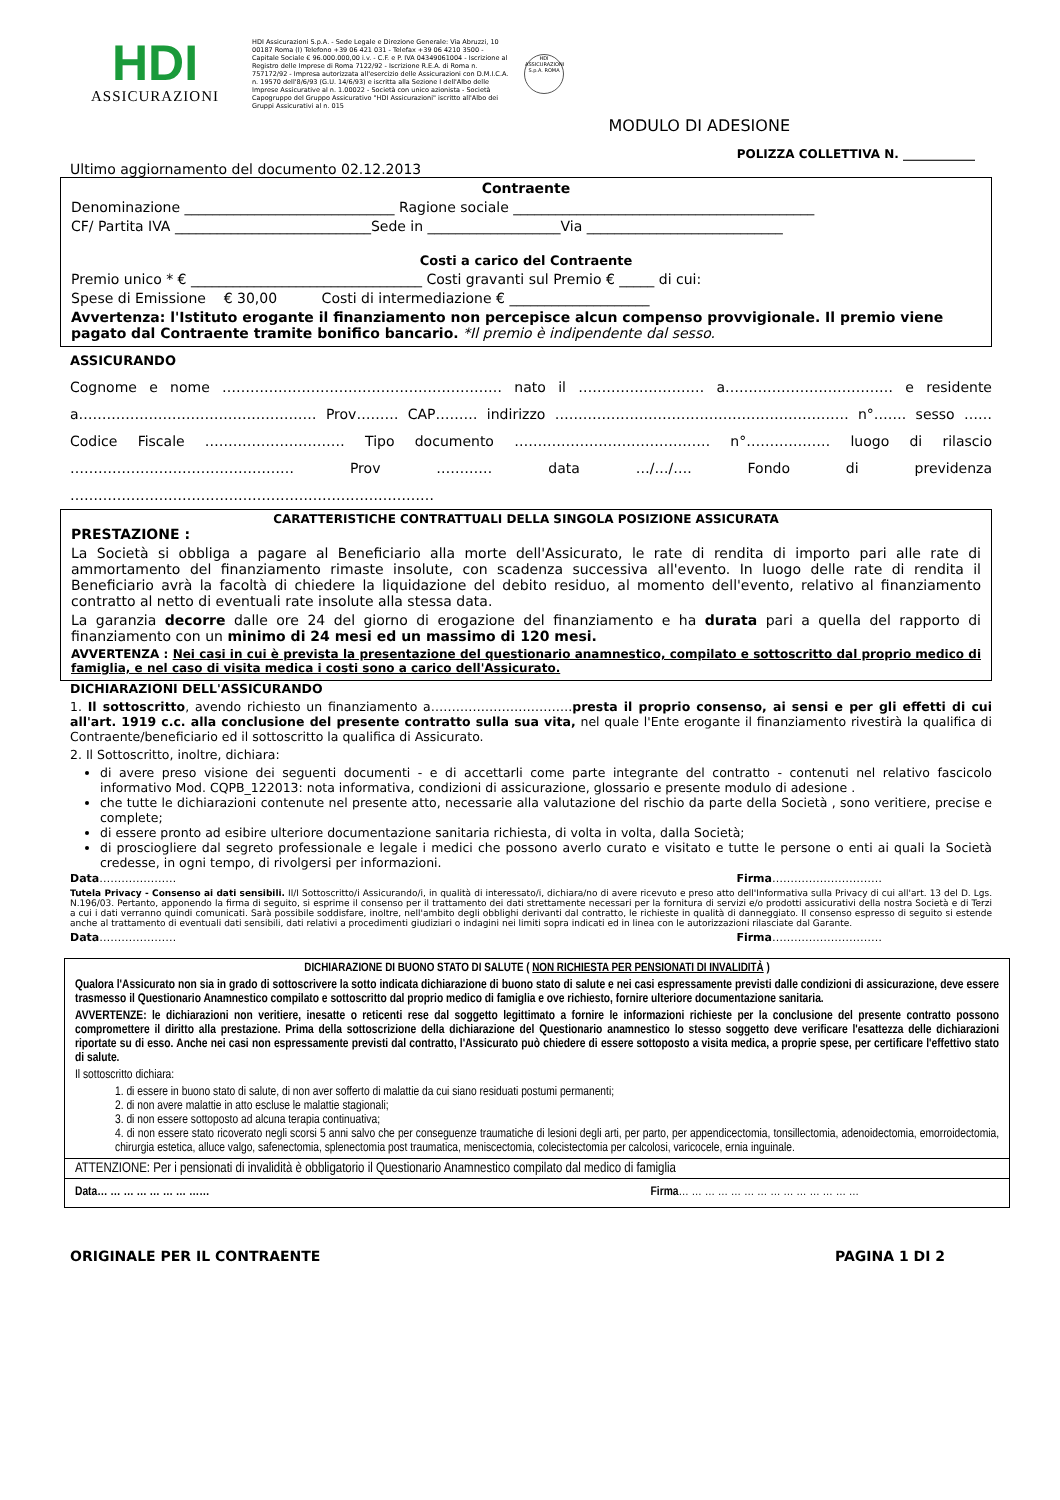HDI
ASSICURAZIONI
HDI Assicurazioni S.p.A. - Sede Legale e Direzione Generale: Via Abruzzi, 10 00187 Roma (I) Telefono +39 06 421 031 - Telefax +39 06 4210 3500 - Capitale Sociale € 96.000.000,00 i.v. - C.F. e P. IVA 04349061004 - Iscrizione al Registro delle Imprese di Roma 7122/92 - Iscrizione R.E.A. di Roma n. 757172/92 - Impresa autorizzata all'esercizio delle Assicurazioni con D.M.I.C.A. n. 19570 dell'8/6/93 (G.U. 14/6/93) e iscritta alla Sezione I dell'Albo delle Imprese Assicurative al n. 1.00022 - Società con unico azionista - Società Capogruppo del Gruppo Assicurativo "HDI Assicurazioni" iscritto all'Albo dei Gruppi Assicurativi al n. 015
HDI ASSICURAZIONI S.p.A. ROMA
MODULO DI ADESIONE
POLIZZA COLLETTIVA N. ____________
Ultimo aggiornamento del documento 02.12.2013
Contraente
Denominazione ______________________________ Ragione sociale ___________________________________________
CF/ Partita IVA ____________________________Sede in ___________________Via ____________________________
Costi a carico del Contraente
Premio unico * € _________________________________ Costi gravanti sul Premio € _____ di cui:
Spese di Emissione € 30,00 Costi di intermediazione € ____________________
Avvertenza: l'Istituto erogante il finanziamento non percepisce alcun compenso provvigionale. Il premio viene pagato dal Contraente tramite bonifico bancario. *Il premio è indipendente dal sesso.
ASSICURANDO
Cognome e nome …………………………………………………… nato il ……………………… a……………………………… e residente a…………………………………………… Prov……… CAP……… indirizzo ……………………………………………………… n°……. sesso …… Codice Fiscale ………………………… Tipo documento …………………………………… n°……………… luogo di rilascio ………………………………………… Prov ………… data …/…/…. Fondo di previdenza ……………………………………………………………………
CARATTERISTICHE CONTRATTUALI DELLA SINGOLA POSIZIONE ASSICURATA
PRESTAZIONE :
La Società si obbliga a pagare al Beneficiario alla morte dell'Assicurato, le rate di rendita di importo pari alle rate di ammortamento del finanziamento rimaste insolute, con scadenza successiva all'evento. In luogo delle rate di rendita il Beneficiario avrà la facoltà di chiedere la liquidazione del debito residuo, al momento dell'evento, relativo al finanziamento contratto al netto di eventuali rate insolute alla stessa data.
La garanzia decorre dalle ore 24 del giorno di erogazione del finanziamento e ha durata pari a quella del rapporto di finanziamento con un minimo di 24 mesi ed un massimo di 120 mesi.
AVVERTENZA : Nei casi in cui è prevista la presentazione del questionario anamnestico, compilato e sottoscritto dal proprio medico di famiglia, e nel caso di visita medica i costi sono a carico dell'Assicurato.
DICHIARAZIONI DELL'ASSICURANDO
1. Il sottoscritto, avendo richiesto un finanziamento a…………………………….presta il proprio consenso, ai sensi e per gli effetti di cui all'art. 1919 c.c. alla conclusione del presente contratto sulla sua vita, nel quale l'Ente erogante il finanziamento rivestirà la qualifica di Contraente/beneficiario ed il sottoscritto la qualifica di Assicurato.
2. Il Sottoscritto, inoltre, dichiara:
di avere preso visione dei seguenti documenti - e di accettarli come parte integrante del contratto - contenuti nel relativo fascicolo informativo Mod. CQPB_122013: nota informativa, condizioni di assicurazione, glossario e presente modulo di adesione .
che tutte le dichiarazioni contenute nel presente atto, necessarie alla valutazione del rischio da parte della Società , sono veritiere, precise e complete;
di essere pronto ad esibire ulteriore documentazione sanitaria richiesta, di volta in volta, dalla Società;
di prosciogliere dal segreto professionale e legale i medici che possono averlo curato e visitato e tutte le persone o enti ai quali la Società credesse, in ogni tempo, di rivolgersi per informazioni.
Data………………… Firma…………………………
Tutela Privacy - Consenso ai dati sensibili. Il/I Sottoscritto/i Assicurando/i, in qualità di interessato/i, dichiara/no di avere ricevuto e preso atto dell'Informativa sulla Privacy di cui all'art. 13 del D. Lgs. N.196/03. Pertanto, apponendo la firma di seguito, si esprime il consenso per il trattamento dei dati strettamente necessari per la fornitura di servizi e/o prodotti assicurativi della nostra Società e di Terzi a cui i dati verranno quindi comunicati. Sarà possibile soddisfare, inoltre, nell'ambito degli obblighi derivanti dal contratto, le richieste in qualità di danneggiato. Il consenso espresso di seguito si estende anche al trattamento di eventuali dati sensibili, dati relativi a procedimenti giudiziari o indagini nei limiti sopra indicati ed in linea con le autorizzazioni rilasciate dal Garante.
Data………………… Firma…………………………
DICHIARAZIONE DI BUONO STATO DI SALUTE ( NON RICHIESTA PER PENSIONATI DI INVALIDITÀ )
Qualora l'Assicurato non sia in grado di sottoscrivere la sotto indicata dichiarazione di buono stato di salute e nei casi espressamente previsti dalle condizioni di assicurazione, deve essere trasmesso il Questionario Anamnestico compilato e sottoscritto dal proprio medico di famiglia e ove richiesto, fornire ulteriore documentazione sanitaria.
AVVERTENZE: le dichiarazioni non veritiere, inesatte o reticenti rese dal soggetto legittimato a fornire le informazioni richieste per la conclusione del presente contratto possono compromettere il diritto alla prestazione. Prima della sottoscrizione della dichiarazione del Questionario anamnestico lo stesso soggetto deve verificare l'esattezza delle dichiarazioni riportate su di esso. Anche nei casi non espressamente previsti dal contratto, l'Assicurato può chiedere di essere sottoposto a visita medica, a proprie spese, per certificare l'effettivo stato di salute.
Il sottoscritto dichiara:
1. di essere in buono stato di salute, di non aver sofferto di malattie da cui siano residuati postumi permanenti;
2. di non avere malattie in atto escluse le malattie stagionali;
3. di non essere sottoposto ad alcuna terapia continuativa;
4. di non essere stato ricoverato negli scorsi 5 anni salvo che per conseguenze traumatiche di lesioni degli arti, per parto, per appendicectomia, tonsillectomia, adenoidectomia, emorroidectomia, chirurgia estetica, alluce valgo, safenectomia, splenectomia post traumatica, meniscectomia, colecistectomia per calcolosi, varicocele, ernia inguinale.
ATTENZIONE: Per i pensionati di invalidità è obbligatorio il Questionario Anamnestico compilato dal medico di famiglia
Data… … … … … … … …… Firma… … … … … … … … … … … … … …
ORIGINALE PER IL CONTRAENTE PAGINA 1 DI 2